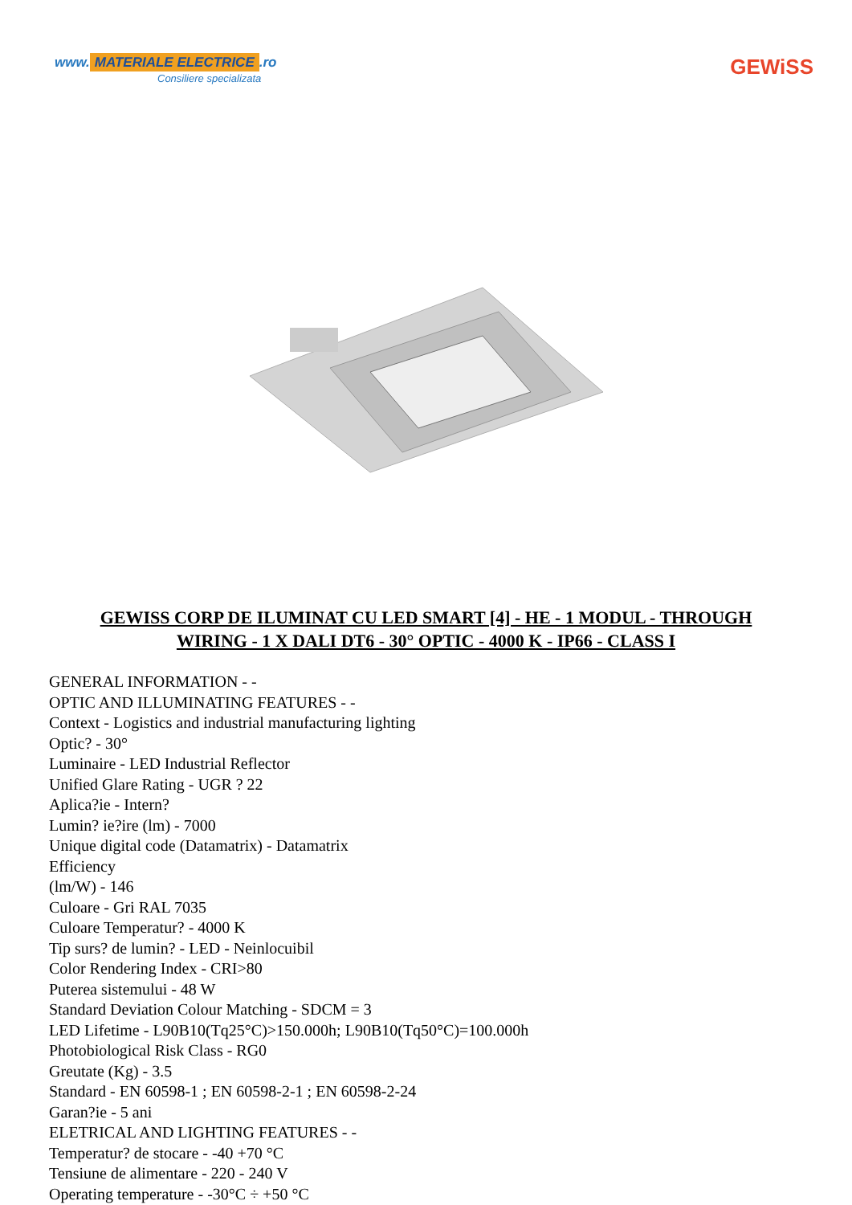www. MATERIALE ELECTRICE.ro
Consiliere specializata
GEWiSS
GEWISS CORP DE ILUMINAT CU LED SMART [4] - HE - 1 MODUL - THROUGH WIRING - 1 X DALI DT6 - 30° OPTIC - 4000 K - IP66 - CLASS I
GENERAL INFORMATION - -
OPTIC AND ILLUMINATING FEATURES - -
Context - Logistics and industrial manufacturing lighting
Optic? - 30°
Luminaire - LED Industrial Reflector
Unified Glare Rating - UGR ? 22
Aplica?ie - Intern?
Lumin? ie?ire (lm) - 7000
Unique digital code (Datamatrix) - Datamatrix
Efficiency
(lm/W) - 146
Culoare - Gri RAL 7035
Culoare Temperatur? - 4000 K
Tip surs? de lumin? - LED - Neinlocuibil
Color Rendering Index - CRI>80
Puterea sistemului - 48 W
Standard Deviation Colour Matching - SDCM = 3
LED Lifetime - L90B10(Tq25°C)>150.000h; L90B10(Tq50°C)=100.000h
Photobiological Risk Class - RG0
Greutate (Kg) - 3.5
Standard - EN 60598-1 ; EN 60598-2-1 ; EN 60598-2-24
Garan?ie - 5 ani
ELETRICAL AND LIGHTING FEATURES - -
Temperatur? de stocare - -40 +70 °C
Tensiune de alimentare - 220 - 240 V
Operating temperature - -30°C ÷ +50 °C